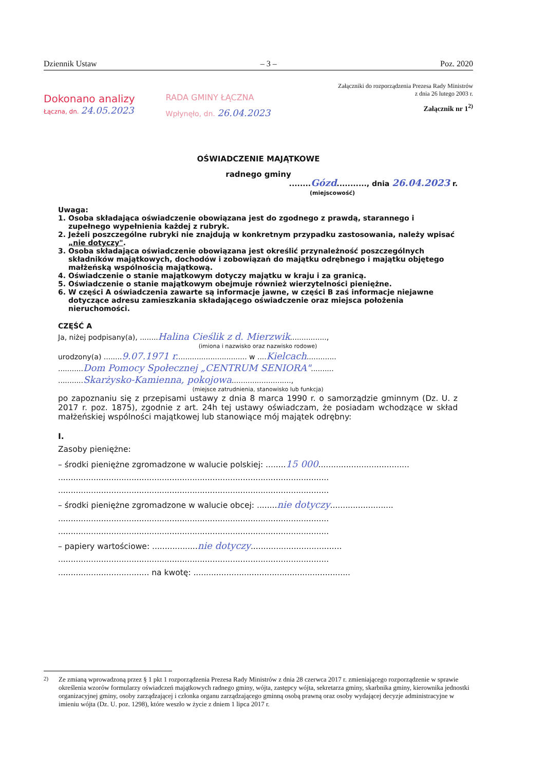Dziennik Ustaw – 3 – Poz. 2020
Załączniki do rozporządzenia Prezesa Rady Ministrów
z dnia 26 lutego 2003 r.
Dokonano analizy
Łączna, dn. 24.05.2023
RADA GMINY ŁĄCZNA
Wpłynęło, dn. 26.04.2023
Załącznik nr 1<sup>2)</sup>
OŚWIADCZENIE MAJĄTKOWE
radnego gminy
........Gózd..........., dnia 26.04.2023 r.
(miejscowość)
Uwaga:
1. Osoba składająca oświadczenie obowiązana jest do zgodnego z prawdą, starannego i zupełnego wypełnienia każdej z rubryk.
2. Jeżeli poszczególne rubryki nie znajdują w konkretnym przypadku zastosowania, należy wpisać „nie dotyczy".
3. Osoba składająca oświadczenie obowiązana jest określić przynależność poszczególnych składników majątkowych, dochodów i zobowiązań do majątku odrębnego i majątku objętego małżeńską wspólnością majątkową.
4. Oświadczenie o stanie majątkowym dotyczy majątku w kraju i za granicą.
5. Oświadczenie o stanie majątkowym obejmuje również wierzytelności pieniężne.
6. W części A oświadczenia zawarte są informacje jawne, w części B zaś informacje niejawne dotyczące adresu zamieszkania składającego oświadczenie oraz miejsca położenia nieruchomości.
CZĘŚĆ A
Ja, niżej podpisany(a), ........Halina Cieślik z d. Mierzwik................,
(imiona i nazwisko oraz nazwisko rodowe)
urodzony(a) ........9.07.1971 r............................... w ....Kielcach.............
...........Dom Pomocy Społecznej „CENTRUM SENIORA"..........
...........Skarżysko-Kamienna, pokojowa..........................,
(miejsce zatrudnienia, stanowisko lub funkcja)
po zapoznaniu się z przepisami ustawy z dnia 8 marca 1990 r. o samorządzie gminnym (Dz. U. z 2017 r. poz. 1875), zgodnie z art. 24h tej ustawy oświadczam, że posiadam wchodzące w skład małżeńskiej wspólności majątkowej lub stanowiące mój majątek odrębny:
I.
Zasoby pieniężne:
– środki pieniężne zgromadzone w walucie polskiej: ........15 000....................................
...........................................................................................................
...........................................................................................................
– środki pieniężne zgromadzone w walucie obcej: ........nie dotyczy.........................
...........................................................................................................
...........................................................................................................
– papiery wartościowe: ..................nie dotyczy....................................
...........................................................................................................
.................................... na kwotę: ..............................................................
<sup>2)</sup> Ze zmianą wprowadzoną przez § 1 pkt 1 rozporządzenia Prezesa Rady Ministrów z dnia 28 czerwca 2017 r. zmieniającego rozporządzenie w sprawie określenia wzorów formularzy oświadczeń majątkowych radnego gminy, wójta, zastępcy wójta, sekretarza gminy, skarbnika gminy, kierownika jednostki organizacyjnej gminy, osoby zarządzającej i członka organu zarządzającego gminną osobą prawną oraz osoby wydającej decyzje administracyjne w imieniu wójta (Dz. U. poz. 1298), które weszło w życie z dniem 1 lipca 2017 r.